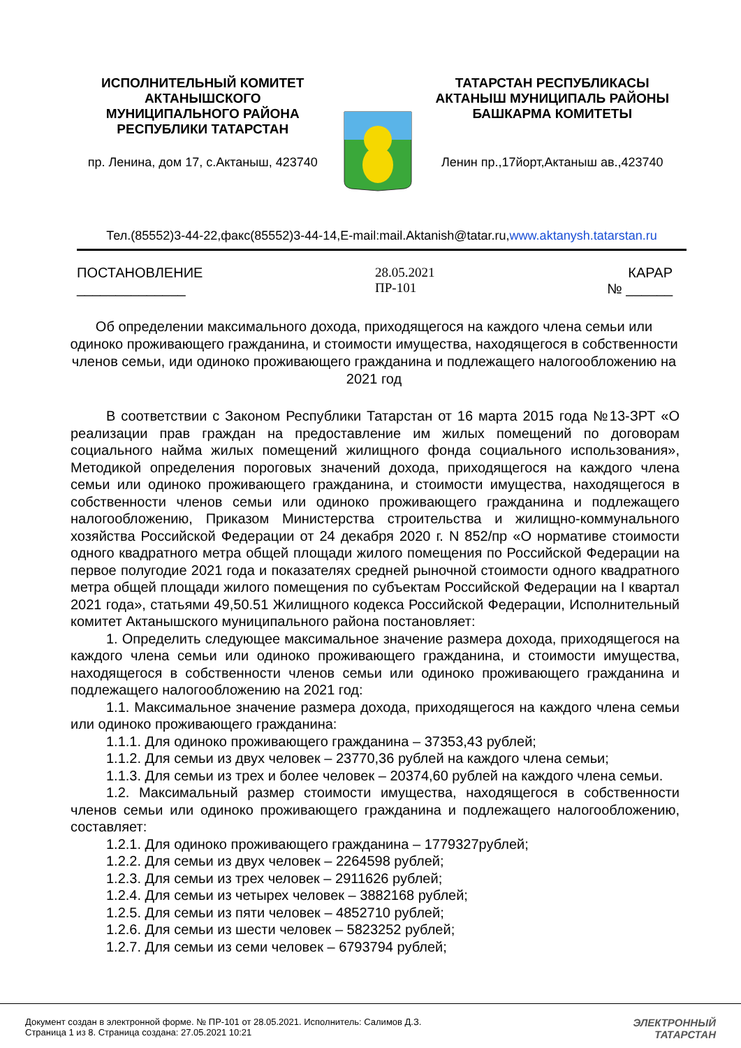ИСПОЛНИТЕЛЬНЫЙ КОМИТЕТ
АКТАНЫШСКОГО
МУНИЦИПАЛЬНОГО РАЙОНА
РЕСПУБЛИКИ ТАТАРСТАН
пр. Ленина, дом 17, с.Актаныш, 423740
ТАТАРСТАН РЕСПУБЛИКАСЫ
АКТАНЫШ МУНИЦИПАЛЬ РАЙОНЫ
БАШКАРМА КОМИТЕТЫ
Ленин пр.,17йорт,Актаныш ав.,423740
Тел.(85552)3-44-22,факс(85552)3-44-14,E-mail:mail.Aktanish@tatar.ru,www.aktanysh.tatarstan.ru
ПОСТАНОВЛЕНИЕ
______________
28.05.2021
ПР-101
КАРАР
№ ______
Об определении максимального дохода, приходящегося на каждого члена семьи или одиноко проживающего гражданина, и стоимости имущества, находящегося в собственности членов семьи, иди одиноко проживающего гражданина и подлежащего налогообложению на 2021 год
В соответствии с Законом Республики Татарстан от 16 марта 2015 года №13-ЗРТ «О реализации прав граждан на предоставление им жилых помещений по договорам социального найма жилых помещений жилищного фонда социального использования», Методикой определения пороговых значений дохода, приходящегося на каждого члена семьи или одиноко проживающего гражданина, и стоимости имущества, находящегося в собственности членов семьи или одиноко проживающего гражданина и подлежащего налогообложению, Приказом Министерства строительства и жилищно-коммунального хозяйства Российской Федерации от 24 декабря 2020 г. N 852/пр «О нормативе стоимости одного квадратного метра общей площади жилого помещения по Российской Федерации на первое полугодие 2021 года и показателях средней рыночной стоимости одного квадратного метра общей площади жилого помещения по субъектам Российской Федерации на I квартал 2021 года», статьями 49,50.51 Жилищного кодекса Российской Федерации, Исполнительный комитет Актанышского муниципального района постановляет:
1. Определить следующее максимальное значение размера дохода, приходящегося на каждого члена семьи или одиноко проживающего гражданина, и стоимости имущества, находящегося в собственности членов семьи или одиноко проживающего гражданина и подлежащего налогообложению на 2021 год:
1.1. Максимальное значение размера дохода, приходящегося на каждого члена семьи или одиноко проживающего гражданина:
1.1.1. Для одиноко проживающего гражданина – 37353,43 рублей;
1.1.2. Для семьи из двух человек – 23770,36 рублей на каждого члена семьи;
1.1.3. Для семьи из трех и более человек – 20374,60 рублей на каждого члена семьи.
1.2. Максимальный размер стоимости имущества, находящегося в собственности членов семьи или одиноко проживающего гражданина и подлежащего налогообложению, составляет:
1.2.1. Для одиноко проживающего гражданина – 1779327рублей;
1.2.2. Для семьи из двух человек – 2264598 рублей;
1.2.3. Для семьи из трех человек – 2911626 рублей;
1.2.4. Для семьи из четырех человек – 3882168 рублей;
1.2.5. Для семьи из пяти человек – 4852710 рублей;
1.2.6. Для семьи из шести человек – 5823252 рублей;
1.2.7. Для семьи из семи человек – 6793794 рублей;
Документ создан в электронной форме. № ПР-101 от 28.05.2021. Исполнитель: Салимов Д.З.
Страница 1 из 8. Страница создана: 27.05.2021 10:21
ЭЛЕКТРОННЫЙ
ТАТАРСТАН